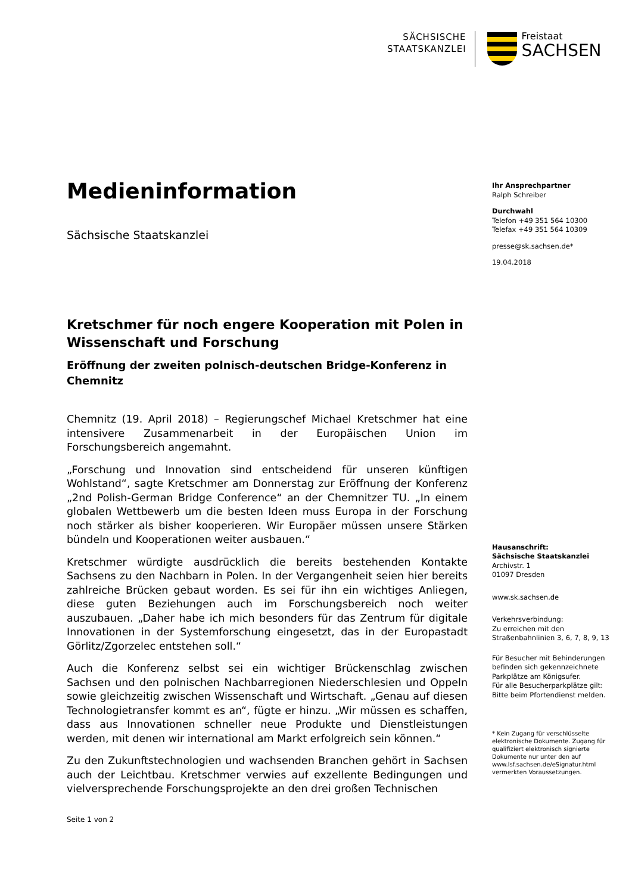SÄCHSISCHE
STAATSKANZLEI
Freistaat
SACHSEN
Medieninformation
Sächsische Staatskanzlei
Kretschmer für noch engere Kooperation mit Polen in Wissenschaft und Forschung
Eröffnung der zweiten polnisch-deutschen Bridge-Konferenz in Chemnitz
Chemnitz (19. April 2018) – Regierungschef Michael Kretschmer hat eine intensivere Zusammenarbeit in der Europäischen Union im Forschungsbereich angemahnt.
„Forschung und Innovation sind entscheidend für unseren künftigen Wohlstand“, sagte Kretschmer am Donnerstag zur Eröffnung der Konferenz „2nd Polish-German Bridge Conference“ an der Chemnitzer TU. „In einem globalen Wettbewerb um die besten Ideen muss Europa in der Forschung noch stärker als bisher kooperieren. Wir Europäer müssen unsere Stärken bündeln und Kooperationen weiter ausbauen.“
Kretschmer würdigte ausdrücklich die bereits bestehenden Kontakte Sachsens zu den Nachbarn in Polen. In der Vergangenheit seien hier bereits zahlreiche Brücken gebaut worden. Es sei für ihn ein wichtiges Anliegen, diese guten Beziehungen auch im Forschungsbereich noch weiter auszubauen. „Daher habe ich mich besonders für das Zentrum für digitale Innovationen in der Systemforschung eingesetzt, das in der Europastadt Görlitz/Zgorzelec entstehen soll.“
Auch die Konferenz selbst sei ein wichtiger Brückenschlag zwischen Sachsen und den polnischen Nachbarregionen Niederschlesien und Oppeln sowie gleichzeitig zwischen Wissenschaft und Wirtschaft. „Genau auf diesen Technologietransfer kommt es an“, fügte er hinzu. „Wir müssen es schaffen, dass aus Innovationen schneller neue Produkte und Dienstleistungen werden, mit denen wir international am Markt erfolgreich sein können.“
Zu den Zukunftstechnologien und wachsenden Branchen gehört in Sachsen auch der Leichtbau. Kretschmer verwies auf exzellente Bedingungen und vielversprechende Forschungsprojekte an den drei großen Technischen
Ihr Ansprechpartner
Ralph Schreiber
Durchwahl
Telefon +49 351 564 10300
Telefax +49 351 564 10309
presse@sk.sachsen.de*
19.04.2018
Hausanschrift:
Sächsische Staatskanzlei
Archivstr. 1
01097 Dresden
www.sk.sachsen.de
Verkehrsverbindung:
Zu erreichen mit den
Straßenbahnlinien 3, 6, 7, 8, 9, 13
Für Besucher mit Behinderungen befinden sich gekennzeichnete Parkplätze am Königsufer.
Für alle Besucherparkplätze gilt: Bitte beim Pfortendienst melden.
* Kein Zugang für verschlüsselte elektronische Dokumente. Zugang für qualifiziert elektronisch signierte Dokumente nur unter den auf www.lsf.sachsen.de/eSignatur.html vermerkten Voraussetzungen.
Seite 1 von 2